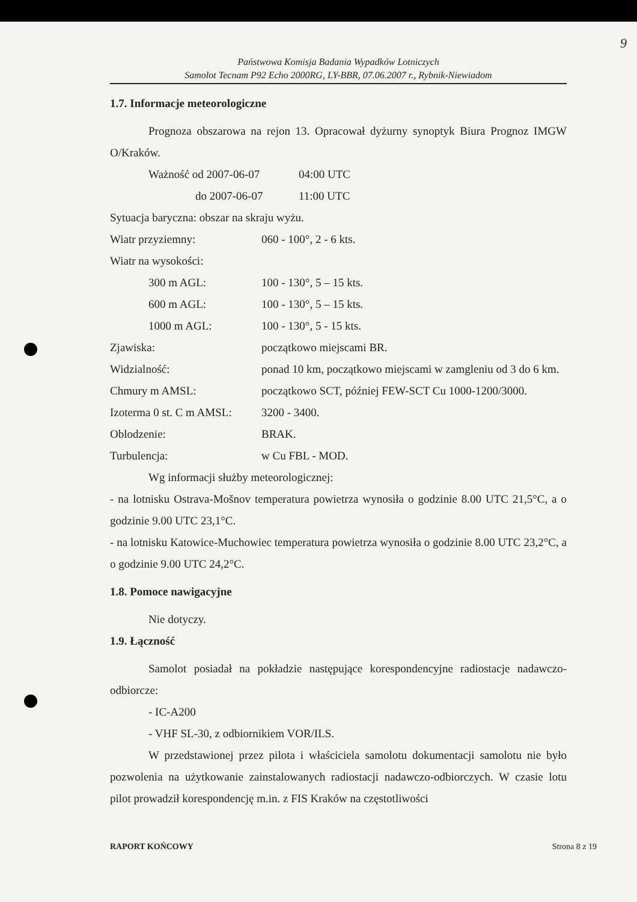9
Państwowa Komisja Badania Wypadków Lotniczych
Samolot Tecnam P92 Echo 2000RG, LY-BBR, 07.06.2007 r., Rybnik-Niewiadom
1.7. Informacje meteorologiczne
Prognoza obszarowa na rejon 13. Opracował dyżurny synoptyk Biura Prognoz IMGW O/Kraków.
| Ważność od 2007-06-07 | 04:00 UTC |
| do 2007-06-07 | 11:00 UTC |
Sytuacja baryczna: obszar na skraju wyżu.
| Wiatr przyziemny: | 060 - 100°, 2 - 6 kts. |
| Wiatr na wysokości: | |
| 300 m AGL: | 100 - 130°, 5 – 15 kts. |
| 600 m AGL: | 100 - 130°, 5 – 15 kts. |
| 1000 m AGL: | 100 - 130°, 5 - 15 kts. |
| Zjawiska: | początkowo miejscami BR. |
| Widzialność: | ponad 10 km, początkowo miejscami w zamgleniu od 3 do 6 km. |
| Chmury m AMSL: | początkowo SCT, później FEW-SCT Cu 1000-1200/3000. |
| Izoterma 0 st. C m AMSL: | 3200 - 3400. |
| Oblodzenie: | BRAK. |
| Turbulencja: | w Cu FBL - MOD. |
Wg informacji służby meteorologicznej:
- na lotnisku Ostrava-Mošnov temperatura powietrza wynosiła o godzinie 8.00 UTC 21,5°C, a o godzinie 9.00 UTC 23,1°C.
- na lotnisku Katowice-Muchowiec temperatura powietrza wynosiła o godzinie 8.00 UTC 23,2°C, a o godzinie 9.00 UTC 24,2°C.
1.8. Pomoce nawigacyjne
Nie dotyczy.
1.9. Łączność
Samolot posiadał na pokładzie następujące korespondencyjne radiostacje nadawczo-odbiorcze:
- IC-A200
- VHF SL-30, z odbiornikiem VOR/ILS.
W przedstawionej przez pilota i właściciela samolotu dokumentacji samolotu nie było pozwolenia na użytkowanie zainstalowanych radiostacji nadawczo-odbiorczych. W czasie lotu pilot prowadził korespondencję m.in. z FIS Kraków na częstotliwości
RAPORT KOŃCOWY Strona 8 z 19